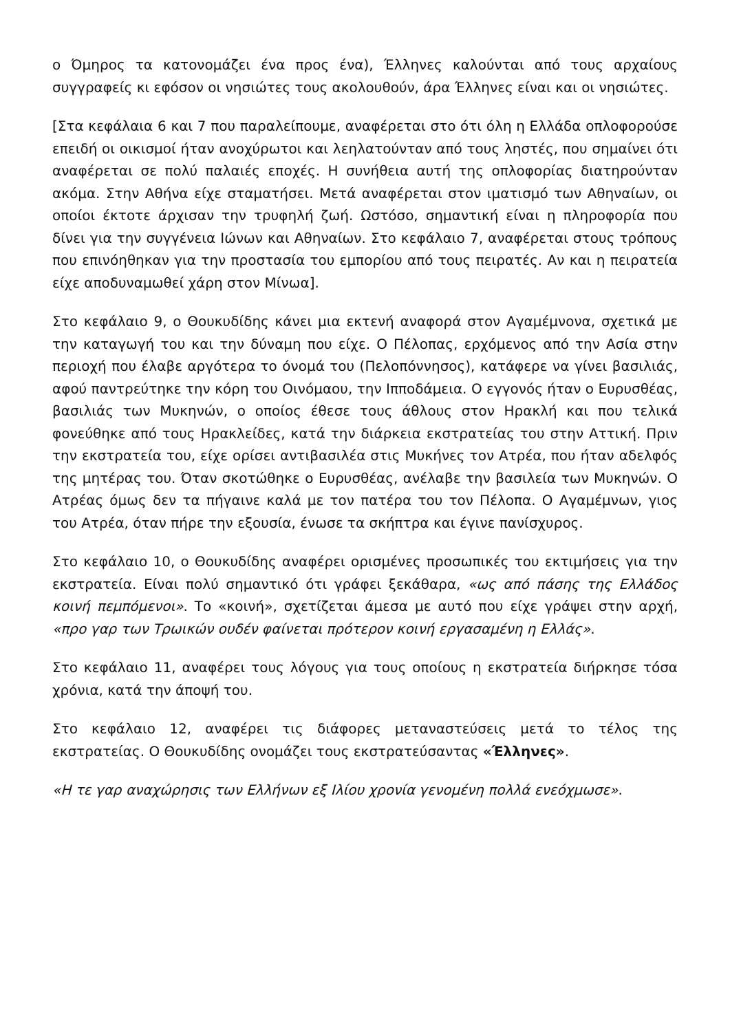ο Όμηρος τα κατονομάζει ένα προς ένα), Έλληνες καλούνται από τους αρχαίους συγγραφείς κι εφόσον οι νησιώτες τους ακολουθούν, άρα Έλληνες είναι και οι νησιώτες.
[Στα κεφάλαια 6 και 7 που παραλείπουμε, αναφέρεται στο ότι όλη η Ελλάδα οπλοφορούσε επειδή οι οικισμοί ήταν ανοχύρωτοι και λεηλατούνταν από τους ληστές, που σημαίνει ότι αναφέρεται σε πολύ παλαιές εποχές. Η συνήθεια αυτή της οπλοφορίας διατηρούνταν ακόμα. Στην Αθήνα είχε σταματήσει. Μετά αναφέρεται στον ιματισμό των Αθηναίων, οι οποίοι έκτοτε άρχισαν την τρυφηλή ζωή. Ωστόσο, σημαντική είναι η πληροφορία που δίνει για την συγγένεια Ιώνων και Αθηναίων. Στο κεφάλαιο 7, αναφέρεται στους τρόπους που επινόηθηκαν για την προστασία του εμπορίου από τους πειρατές. Αν και η πειρατεία είχε αποδυναμωθεί χάρη στον Μίνωα].
Στο κεφάλαιο 9, ο Θουκυδίδης κάνει μια εκτενή αναφορά στον Αγαμέμνονα, σχετικά με την καταγωγή του και την δύναμη που είχε. Ο Πέλοπας, ερχόμενος από την Ασία στην περιοχή που έλαβε αργότερα το όνομά του (Πελοπόννησος), κατάφερε να γίνει βασιλιάς, αφού παντρεύτηκε την κόρη του Οινόμαου, την Ιπποδάμεια. Ο εγγονός ήταν ο Ευρυσθέας, βασιλιάς των Μυκηνών, ο οποίος έθεσε τους άθλους στον Ηρακλή και που τελικά φονεύθηκε από τους Ηρακλείδες, κατά την διάρκεια εκστρατείας του στην Αττική. Πριν την εκστρατεία του, είχε ορίσει αντιβασιλέα στις Μυκήνες τον Ατρέα, που ήταν αδελφός της μητέρας του. Όταν σκοτώθηκε ο Ευρυσθέας, ανέλαβε την βασιλεία των Μυκηνών. Ο Ατρέας όμως δεν τα πήγαινε καλά με τον πατέρα του τον Πέλοπα. Ο Αγαμέμνων, γιος του Ατρέα, όταν πήρε την εξουσία, ένωσε τα σκήπτρα και έγινε πανίσχυρος.
Στο κεφάλαιο 10, ο Θουκυδίδης αναφέρει ορισμένες προσωπικές του εκτιμήσεις για την εκστρατεία. Είναι πολύ σημαντικό ότι γράφει ξεκάθαρα, «ως από πάσης της Ελλάδος κοινή πεμπόμενοι». Το «κοινή», σχετίζεται άμεσα με αυτό που είχε γράψει στην αρχή, «προ γαρ των Τρωικών ουδέν φαίνεται πρότερον κοινή εργασαμένη η Ελλάς».
Στο κεφάλαιο 11, αναφέρει τους λόγους για τους οποίους η εκστρατεία διήρκησε τόσα χρόνια, κατά την άποψή του.
Στο κεφάλαιο 12, αναφέρει τις διάφορες μεταναστεύσεις μετά το τέλος της εκστρατείας. Ο Θουκυδίδης ονομάζει τους εκστρατεύσαντας «Έλληνες».
«Η τε γαρ αναχώρησις των Ελλήνων εξ Ιλίου χρονία γενομένη πολλά ενεόχμωσε».